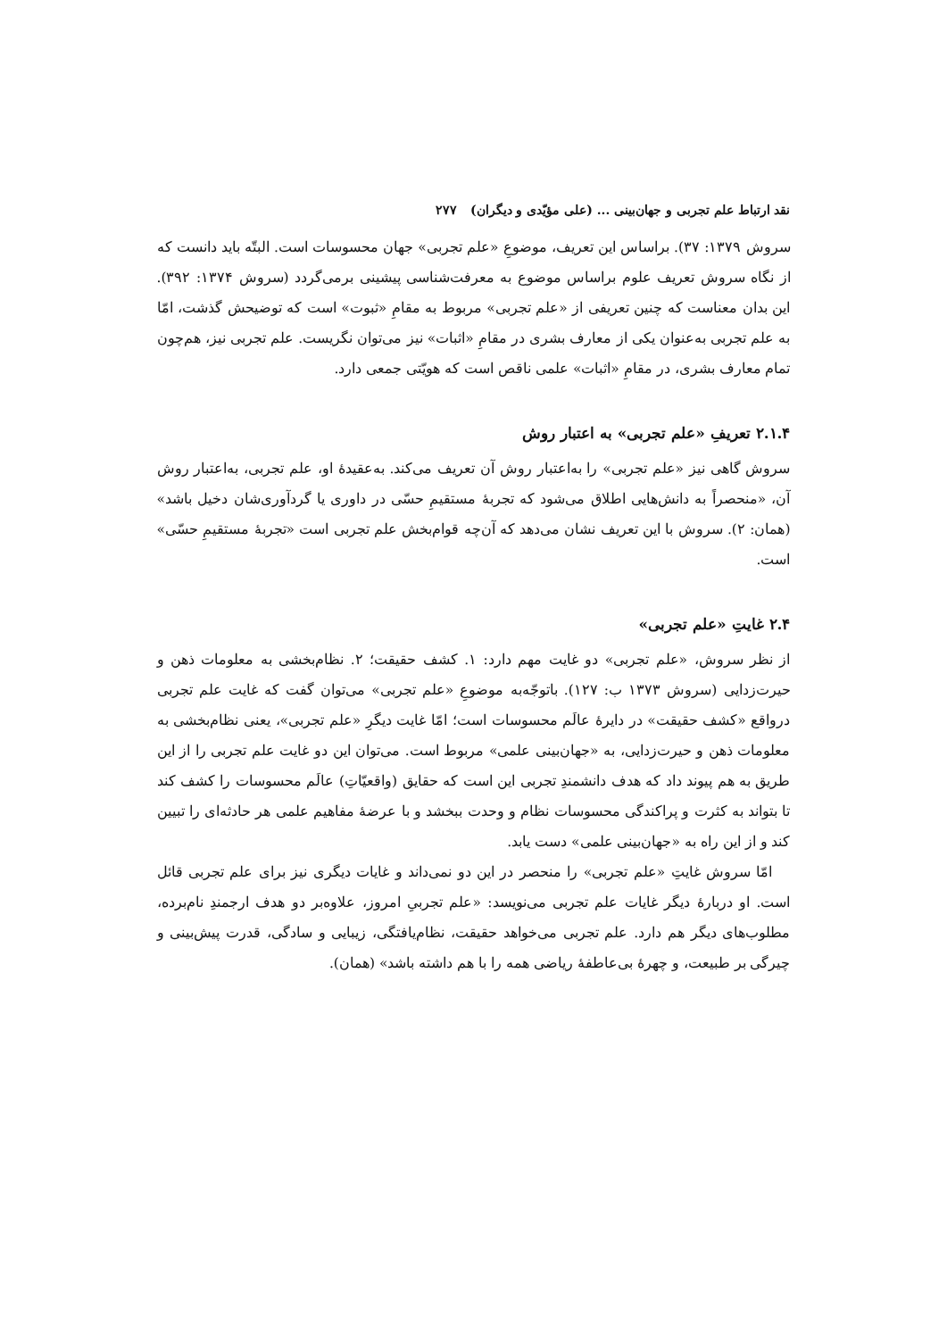نقد ارتباط علم تجربی و جهان‌بینی ... (علی مؤیّدی و دیگران) ۲۷۷
سروش ۱۳۷۹: ۳۷). براساس این تعریف، موضوعِ «علم تجربی» جهان محسوسات است. البتّه باید دانست که از نگاه سروش تعریف علوم براساس موضوع به معرفت‌شناسی پیشینی برمی‌گردد (سروش ۱۳۷۴: ۳۹۲). این بدان معناست که چنین تعریفی از «علم تجربی» مربوط به مقامِ «ثبوت» است که توضیحش گذشت، امّا به علم تجربی به‌عنوان یکی از معارف بشری در مقامِ «اثبات» نیز می‌توان نگریست. علم تجربی نیز، هم‌چون تمام معارف بشری، در مقامِ «اثبات» علمی ناقص است که هویّتی جمعی دارد.
۲.۱.۴ تعریفِ «علم تجربی» به اعتبار روش
سروش گاهی نیز «علم تجربی» را به‌اعتبار روش آن تعریف می‌کند. به‌عقیدهٔ او، علم تجربی، به‌اعتبار روش آن، «منحصراً به دانش‌هایی اطلاق می‌شود که تجربهٔ مستقیمِ حسّی در داوری یا گردآوری‌شان دخیل باشد» (همان: ۲). سروش با این تعریف نشان می‌دهد که آن‌چه قوام‌بخش علم تجربی است «تجربهٔ مستقیمِ حسّی» است.
۲.۴ غایتِ «علم تجربی»
از نظر سروش، «علم تجربی» دو غایت مهم دارد: ۱. کشف حقیقت؛ ۲. نظام‌بخشی به معلومات ذهن و حیرت‌زدایی (سروش ۱۳۷۳ ب: ۱۲۷). باتوجّه‌به موضوعِ «علم تجربی» می‌توان گفت که غایت علم تجربی درواقع «کشف حقیقت» در دایرهٔ عالَم محسوسات است؛ امّا غایت دیگرِ «علم تجربی»، یعنی نظام‌بخشی به معلومات ذهن و حیرت‌زدایی، به «جهان‌بینی علمی» مربوط است. می‌توان این دو غایت علم تجربی را از این طریق به هم پیوند داد که هدف دانشمندِ تجربی این است که حقایق (واقعیّاتِ) عالَم محسوسات را کشف کند تا بتواند به کثرت و پراکندگی محسوسات نظام و وحدت ببخشد و با عرضهٔ مفاهیم علمی هر حادثه‌ای را تبیین کند و از این راه به «جهان‌بینی علمی» دست یابد.
امّا سروش غایتِ «علم تجربی» را منحصر در این دو نمی‌داند و غایات دیگری نیز برای علم تجربی قائل است. او دربارهٔ دیگر غایات علم تجربی می‌نویسد: «علم تجربیِ امروز، علاوه‌بر دو هدف ارجمندِ نام‌برده، مطلوب‌های دیگر هم دارد. علم تجربی می‌خواهد حقیقت، نظام‌یافتگی، زیبایی و سادگی، قدرت پیش‌بینی و چیرگی بر طبیعت، و چهرهٔ بی‌عاطفهٔ ریاضی همه را با هم داشته باشد» (همان).